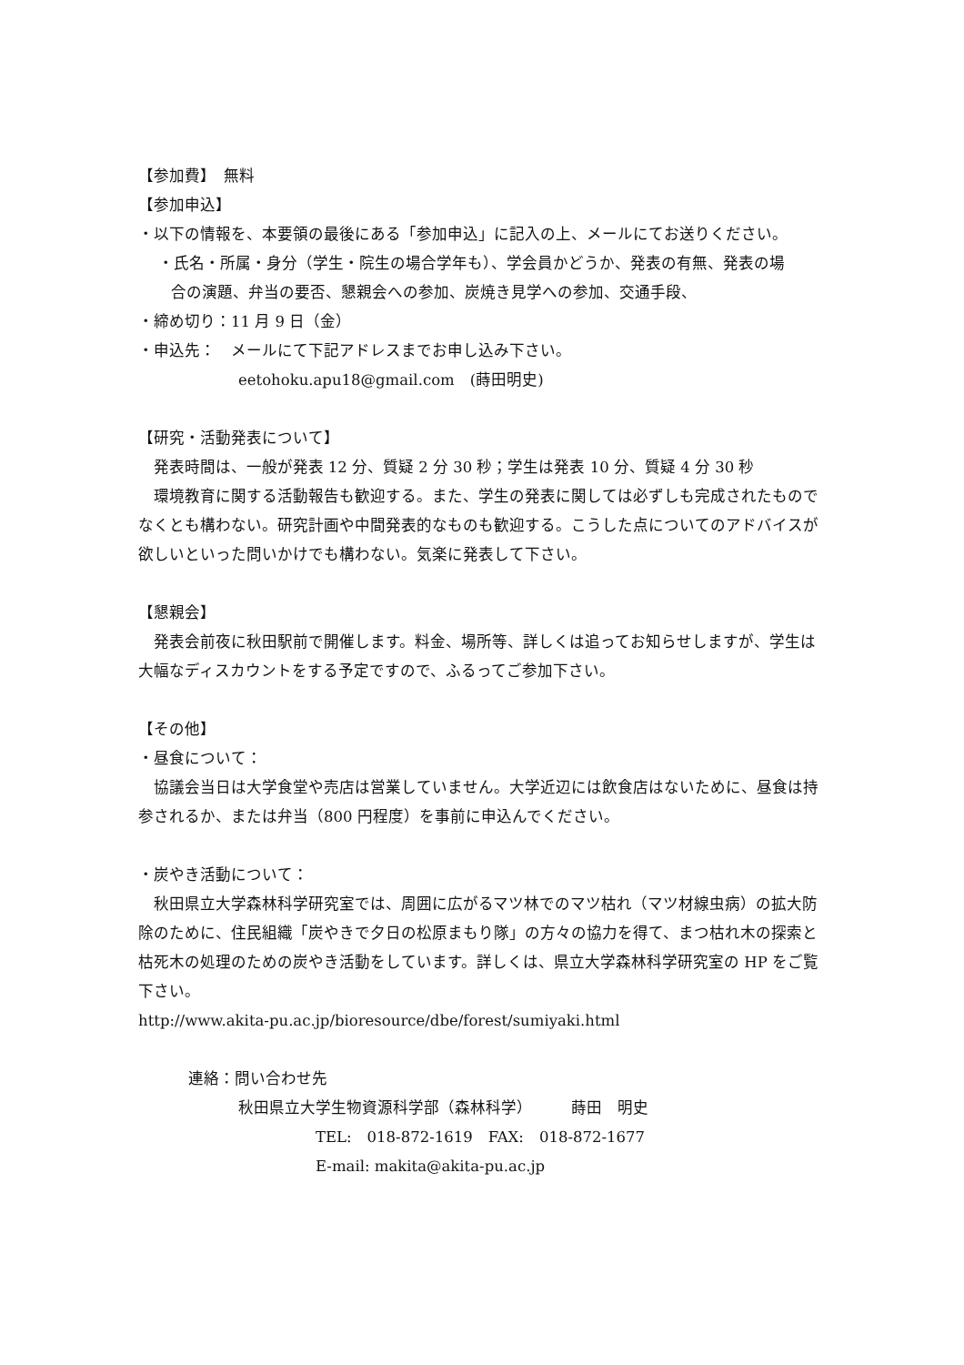【参加費】　無料
【参加申込】
・以下の情報を、本要領の最後にある「参加申込」に記入の上、メールにてお送りください。
・氏名・所属・身分（学生・院生の場合学年も）、学会員かどうか、発表の有無、発表の場
合の演題、弁当の要否、懇親会への参加、炭焼き見学への参加、交通手段、
・締め切り：11 月 9 日（金）
・申込先：　メールにて下記アドレスまでお申し込み下さい。
eetohoku.apu18@gmail.com　(蒔田明史)
【研究・活動発表について】
発表時間は、一般が発表 12 分、質疑 2 分 30 秒；学生は発表 10 分、質疑 4 分 30 秒
環境教育に関する活動報告も歓迎する。また、学生の発表に関しては必ずしも完成されたものでなくとも構わない。研究計画や中間発表的なものも歓迎する。こうした点についてのアドバイスが欲しいといった問いかけでも構わない。気楽に発表して下さい。
【懇親会】
発表会前夜に秋田駅前で開催します。料金、場所等、詳しくは追ってお知らせしますが、学生は大幅なディスカウントをする予定ですので、ふるってご参加下さい。
【その他】
・昼食について：
協議会当日は大学食堂や売店は営業していません。大学近辺には飲食店はないために、昼食は持参されるか、または弁当（800 円程度）を事前に申込んでください。
・炭やき活動について：
秋田県立大学森林科学研究室では、周囲に広がるマツ林でのマツ枯れ（マツ材線虫病）の拡大防除のために、住民組織「炭やきで夕日の松原まもり隊」の方々の協力を得て、まつ枯れ木の探索と枯死木の処理のための炭やき活動をしています。詳しくは、県立大学森林科学研究室の HP をご覧下さい。
http://www.akita-pu.ac.jp/bioresource/dbe/forest/sumiyaki.html
連絡：問い合わせ先
秋田県立大学生物資源科学部（森林科学）　　　蒔田　明史
TEL:　018-872-1619　FAX:　018-872-1677
E-mail: makita@akita-pu.ac.jp